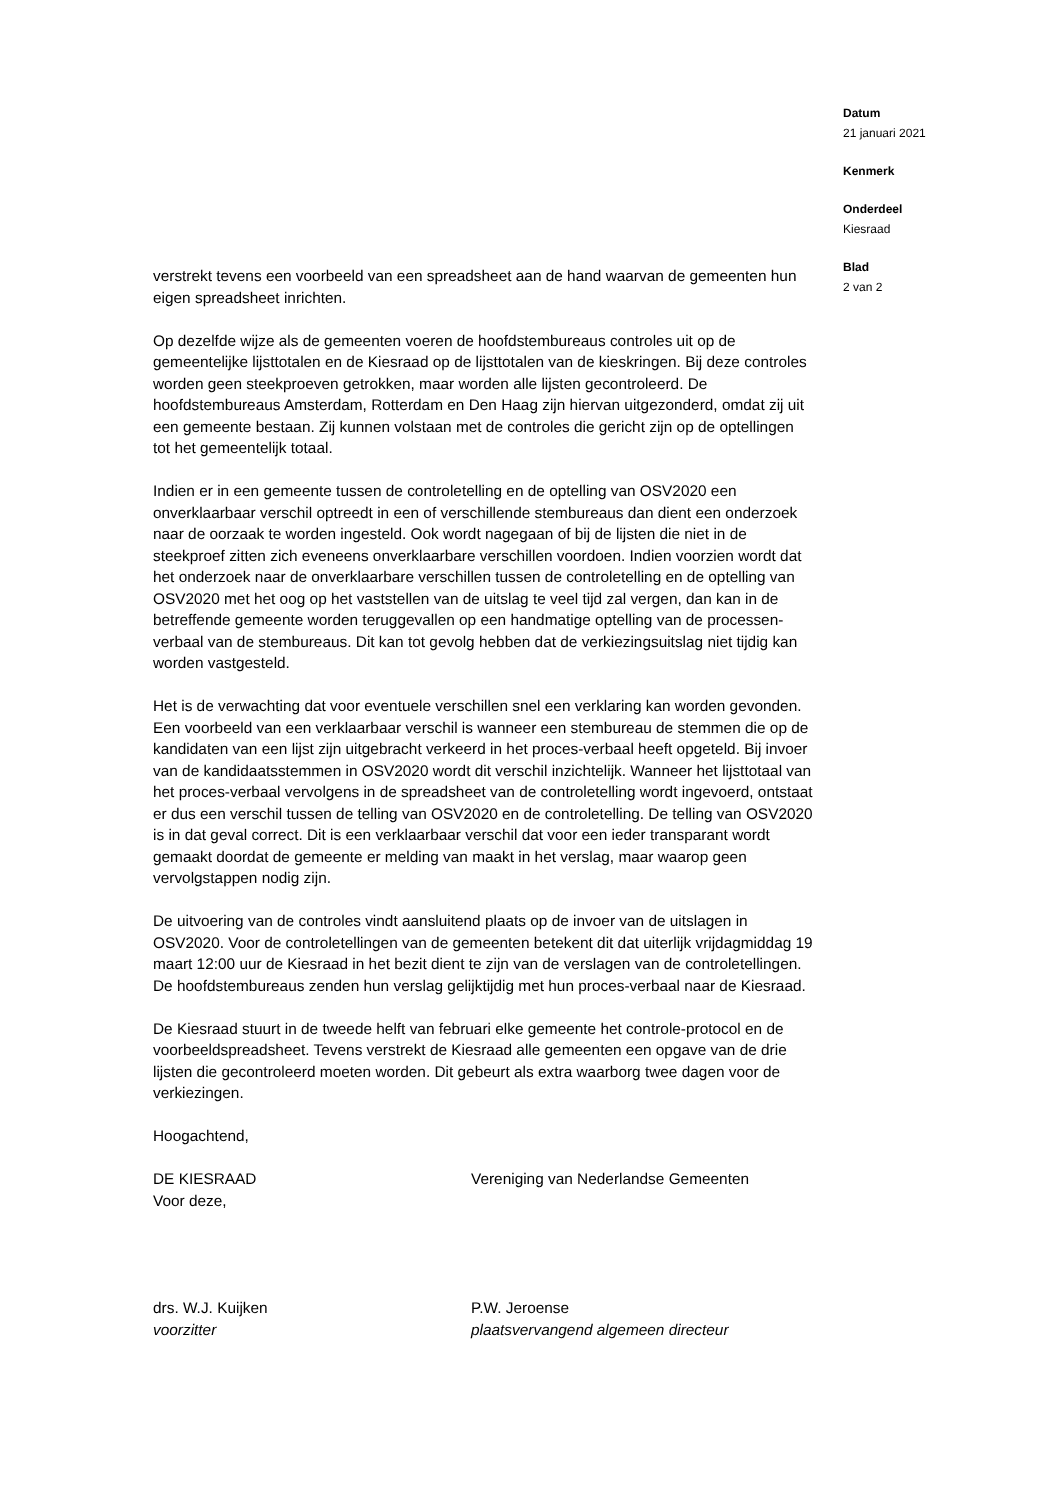verstrekt tevens een voorbeeld van een spreadsheet aan de hand waarvan de gemeenten hun eigen spreadsheet inrichten.
Op dezelfde wijze als de gemeenten voeren de hoofdstembureaus controles uit op de gemeentelijke lijsttotalen en de Kiesraad op de lijsttotalen van de kieskringen. Bij deze controles worden geen steekproeven getrokken, maar worden alle lijsten gecontroleerd. De hoofdstembureaus Amsterdam, Rotterdam en Den Haag zijn hiervan uitgezonderd, omdat zij uit een gemeente bestaan. Zij kunnen volstaan met de controles die gericht zijn op de optellingen tot het gemeentelijk totaal.
Indien er in een gemeente tussen de controletelling en de optelling van OSV2020 een onverklaarbaar verschil optreedt in een of verschillende stembureaus dan dient een onderzoek naar de oorzaak te worden ingesteld. Ook wordt nagegaan of bij de lijsten die niet in de steekproef zitten zich eveneens onverklaarbare verschillen voordoen. Indien voorzien wordt dat het onderzoek naar de onverklaarbare verschillen tussen de controletelling en de optelling van OSV2020 met het oog op het vaststellen van de uitslag te veel tijd zal vergen, dan kan in de betreffende gemeente worden teruggevallen op een handmatige optelling van de processen-verbaal van de stembureaus. Dit kan tot gevolg hebben dat de verkiezingsuitslag niet tijdig kan worden vastgesteld.
Het is de verwachting dat voor eventuele verschillen snel een verklaring kan worden gevonden. Een voorbeeld van een verklaarbaar verschil is wanneer een stembureau de stemmen die op de kandidaten van een lijst zijn uitgebracht verkeerd in het proces-verbaal heeft opgeteld. Bij invoer van de kandidaatsstemmen in OSV2020 wordt dit verschil inzichtelijk. Wanneer het lijsttotaal van het proces-verbaal vervolgens in de spreadsheet van de controletelling wordt ingevoerd, ontstaat er dus een verschil tussen de telling van OSV2020 en de controletelling. De telling van OSV2020 is in dat geval correct. Dit is een verklaarbaar verschil dat voor een ieder transparant wordt gemaakt doordat de gemeente er melding van maakt in het verslag, maar waarop geen vervolgstappen nodig zijn.
De uitvoering van de controles vindt aansluitend plaats op de invoer van de uitslagen in OSV2020. Voor de controletellingen van de gemeenten betekent dit dat uiterlijk vrijdagmiddag 19 maart 12:00 uur de Kiesraad in het bezit dient te zijn van de verslagen van de controletellingen. De hoofdstembureaus zenden hun verslag gelijktijdig met hun proces-verbaal naar de Kiesraad.
De Kiesraad stuurt in de tweede helft van februari elke gemeente het controle-protocol en de voorbeeldspreadsheet. Tevens verstrekt de Kiesraad alle gemeenten een opgave van de drie lijsten die gecontroleerd moeten worden. Dit gebeurt als extra waarborg twee dagen voor de verkiezingen.
Hoogachtend,
DE KIESRAAD
Voor deze,
Vereniging van Nederlandse Gemeenten
drs. W.J. Kuijken
voorzitter
P.W. Jeroense
plaatsvervangend algemeen directeur
Datum
21 januari 2021
Kenmerk
Onderdeel
Kiesraad
Blad
2 van 2